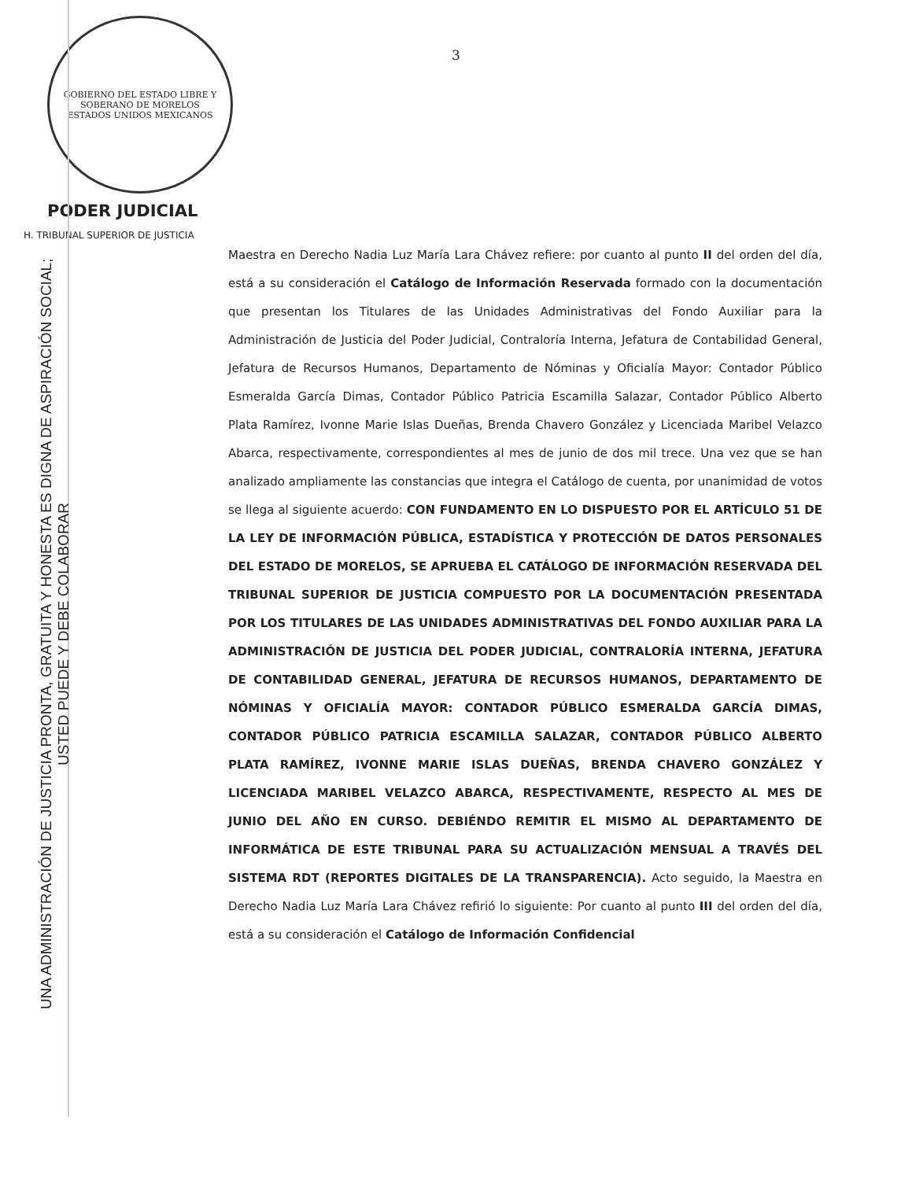GOBIERNO DEL ESTADO LIBRE Y SOBERANO DE MORELOS
ESTADOS UNIDOS MEXICANOS
PODER JUDICIAL
H. TRIBUNAL SUPERIOR DE JUSTICIA
3
UNA ADMINISTRACIÓN DE JUSTICIA PRONTA, GRATUITA Y HONESTA ES DIGNA DE ASPIRACIÓN SOCIAL; USTED PUEDE Y DEBE COLABORAR
Maestra en Derecho Nadia Luz María Lara Chávez refiere: por cuanto al punto II del orden del día, está a su consideración el Catálogo de Información Reservada formado con la documentación que presentan los Titulares de las Unidades Administrativas del Fondo Auxiliar para la Administración de Justicia del Poder Judicial, Contraloría Interna, Jefatura de Contabilidad General, Jefatura de Recursos Humanos, Departamento de Nóminas y Oficialía Mayor: Contador Público Esmeralda García Dimas, Contador Público Patricia Escamilla Salazar, Contador Público Alberto Plata Ramírez, Ivonne Marie Islas Dueñas, Brenda Chavero González y Licenciada Maribel Velazco Abarca, respectivamente, correspondientes al mes de junio de dos mil trece. Una vez que se han analizado ampliamente las constancias que integra el Catálogo de cuenta, por unanimidad de votos se llega al siguiente acuerdo: CON FUNDAMENTO EN LO DISPUESTO POR EL ARTÍCULO 51 DE LA LEY DE INFORMACIÓN PÚBLICA, ESTADÍSTICA Y PROTECCIÓN DE DATOS PERSONALES DEL ESTADO DE MORELOS, SE APRUEBA EL CATÁLOGO DE INFORMACIÓN RESERVADA DEL TRIBUNAL SUPERIOR DE JUSTICIA COMPUESTO POR LA DOCUMENTACIÓN PRESENTADA POR LOS TITULARES DE LAS UNIDADES ADMINISTRATIVAS DEL FONDO AUXILIAR PARA LA ADMINISTRACIÓN DE JUSTICIA DEL PODER JUDICIAL, CONTRALORÍA INTERNA, JEFATURA DE CONTABILIDAD GENERAL, JEFATURA DE RECURSOS HUMANOS, DEPARTAMENTO DE NÓMINAS Y OFICIALÍA MAYOR: CONTADOR PÚBLICO ESMERALDA GARCÍA DIMAS, CONTADOR PÚBLICO PATRICIA ESCAMILLA SALAZAR, CONTADOR PÚBLICO ALBERTO PLATA RAMÍREZ, IVONNE MARIE ISLAS DUEÑAS, BRENDA CHAVERO GONZÁLEZ Y LICENCIADA MARIBEL VELAZCO ABARCA, RESPECTIVAMENTE, RESPECTO AL MES DE JUNIO DEL AÑO EN CURSO. DEBIÉNDO REMITIR EL MISMO AL DEPARTAMENTO DE INFORMÁTICA DE ESTE TRIBUNAL PARA SU ACTUALIZACIÓN MENSUAL A TRAVÉS DEL SISTEMA RDT (REPORTES DIGITALES DE LA TRANSPARENCIA). Acto seguido, la Maestra en Derecho Nadia Luz María Lara Chávez refirió lo siguiente: Por cuanto al punto III del orden del día, está a su consideración el Catálogo de Información Confidencial